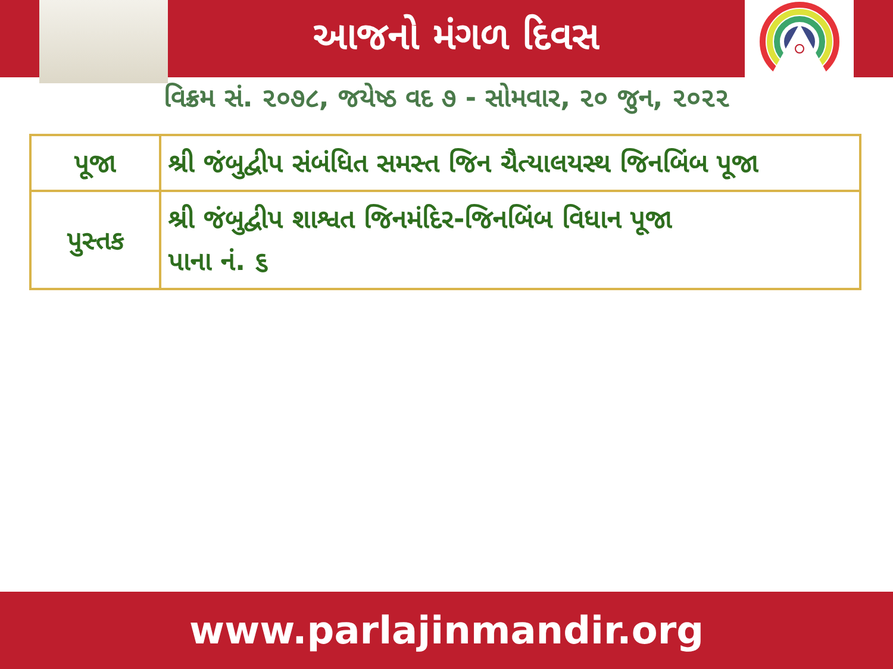આજનો મંગળ દિવસ
વિક્રમ સં. ૨૦૭૮, જયેષ્ઠ વદ ૭ - સોમવાર, ૨૦ જુન, ૨૦૨૨
| પૂજા | શ્રી જંબુદ્વીપ સંબંધિત સમસ્ત જિન ચૈત્યાલયસ્થ જિનબિંબ પૂજા |
| પુસ્તક | શ્રી જંબુદ્વીપ શાશ્વત જિનમંદિર-જિનબિંબ વિધાન પૂજા પાના નં. ૬ |
www.parlajinmandir.org